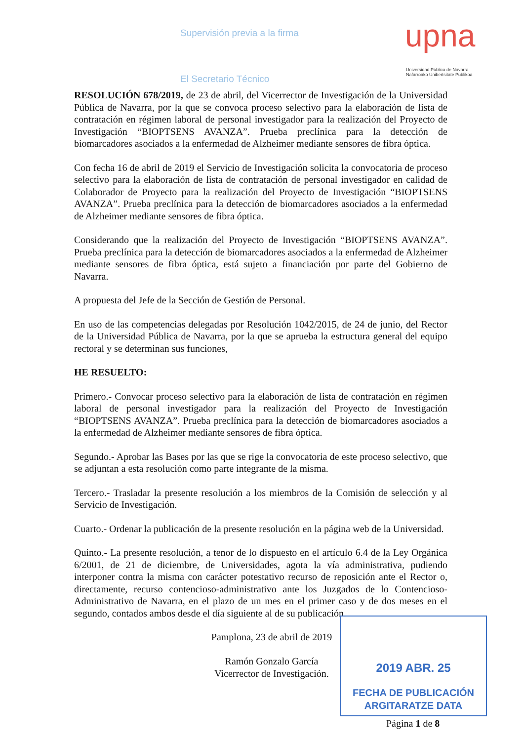Supervisión previa a la firma
El Secretario Técnico
upna
Universidad Pública de Navarra
Nafarroako Unibertsitate Publikoa
RESOLUCIÓN 678/2019, de 23 de abril, del Vicerrector de Investigación de la Universidad Pública de Navarra, por la que se convoca proceso selectivo para la elaboración de lista de contratación en régimen laboral de personal investigador para la realización del Proyecto de Investigación “BIOPTSENS AVANZA”. Prueba preclínica para la detección de biomarcadores asociados a la enfermedad de Alzheimer mediante sensores de fibra óptica.
Con fecha 16 de abril de 2019 el Servicio de Investigación solicita la convocatoria de proceso selectivo para la elaboración de lista de contratación de personal investigador en calidad de Colaborador de Proyecto para la realización del Proyecto de Investigación “BIOPTSENS AVANZA”. Prueba preclínica para la detección de biomarcadores asociados a la enfermedad de Alzheimer mediante sensores de fibra óptica.
Considerando que la realización del Proyecto de Investigación “BIOPTSENS AVANZA”. Prueba preclínica para la detección de biomarcadores asociados a la enfermedad de Alzheimer mediante sensores de fibra óptica, está sujeto a financiación por parte del Gobierno de Navarra.
A propuesta del Jefe de la Sección de Gestión de Personal.
En uso de las competencias delegadas por Resolución 1042/2015, de 24 de junio, del Rector de la Universidad Pública de Navarra, por la que se aprueba la estructura general del equipo rectoral y se determinan sus funciones,
HE RESUELTO:
Primero.- Convocar proceso selectivo para la elaboración de lista de contratación en régimen laboral de personal investigador para la realización del Proyecto de Investigación “BIOPTSENS AVANZA”. Prueba preclínica para la detección de biomarcadores asociados a la enfermedad de Alzheimer mediante sensores de fibra óptica.
Segundo.- Aprobar las Bases por las que se rige la convocatoria de este proceso selectivo, que se adjuntan a esta resolución como parte integrante de la misma.
Tercero.- Trasladar la presente resolución a los miembros de la Comisión de selección y al Servicio de Investigación.
Cuarto.- Ordenar la publicación de la presente resolución en la página web de la Universidad.
Quinto.- La presente resolución, a tenor de lo dispuesto en el artículo 6.4 de la Ley Orgánica 6/2001, de 21 de diciembre, de Universidades, agota la vía administrativa, pudiendo interponer contra la misma con carácter potestativo recurso de reposición ante el Rector o, directamente, recurso contencioso-administrativo ante los Juzgados de lo Contencioso-Administrativo de Navarra, en el plazo de un mes en el primer caso y de dos meses en el segundo, contados ambos desde el día siguiente al de su publicación.
Pamplona, 23 de abril de 2019
Ramón Gonzalo García
Vicerrector de Investigación.
2019 ABR. 25
FECHA DE PUBLICACIÓN
ARGITARATZE DATA
Página 1 de 8